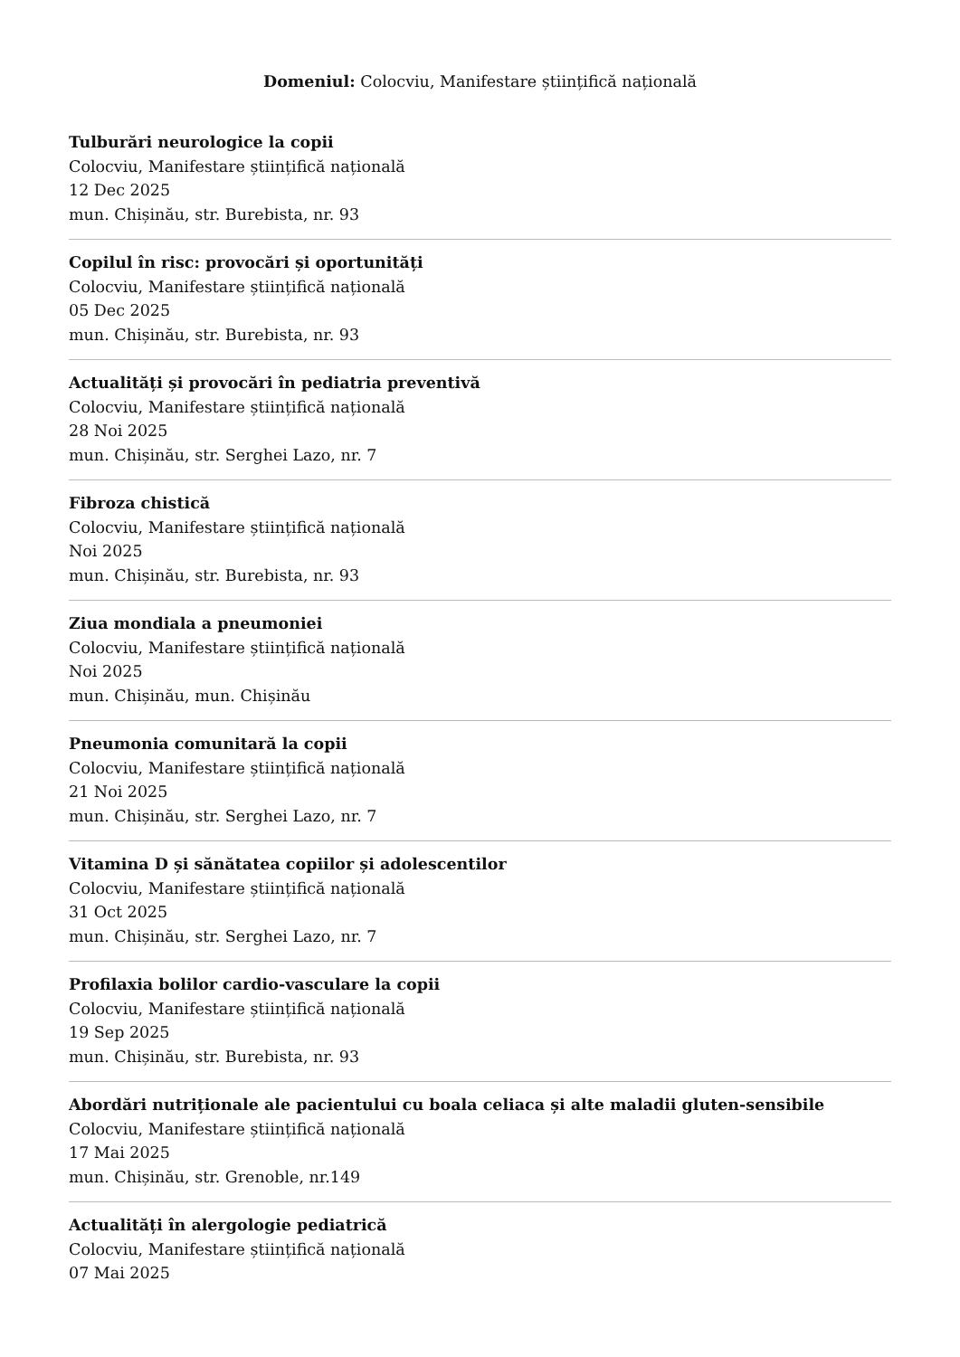Domeniul: Colocviu, Manifestare științifică națională
Tulburări neurologice la copii
Colocviu, Manifestare științifică națională
12 Dec 2025
mun. Chișinău, str. Burebista, nr. 93
Copilul în risc: provocări și oportunități
Colocviu, Manifestare științifică națională
05 Dec 2025
mun. Chișinău, str. Burebista, nr. 93
Actualități și provocări în pediatria preventivă
Colocviu, Manifestare științifică națională
28 Noi 2025
mun. Chișinău, str. Serghei Lazo, nr. 7
Fibroza chistică
Colocviu, Manifestare științifică națională
Noi 2025
mun. Chișinău, str. Burebista, nr. 93
Ziua mondiala a pneumoniei
Colocviu, Manifestare științifică națională
Noi 2025
mun. Chișinău, mun. Chișinău
Pneumonia comunitară la copii
Colocviu, Manifestare științifică națională
21 Noi 2025
mun. Chișinău, str. Serghei Lazo, nr. 7
Vitamina D și sănătatea copiilor și adolescentilor
Colocviu, Manifestare științifică națională
31 Oct 2025
mun. Chișinău, str. Serghei Lazo, nr. 7
Profilaxia bolilor cardio-vasculare la copii
Colocviu, Manifestare științifică națională
19 Sep 2025
mun. Chișinău, str. Burebista, nr. 93
Abordări nutriționale ale pacientului cu boala celiaca și alte maladii gluten-sensibile
Colocviu, Manifestare științifică națională
17 Mai 2025
mun. Chișinău, str. Grenoble, nr.149
Actualități în alergologie pediatrică
Colocviu, Manifestare științifică națională
07 Mai 2025